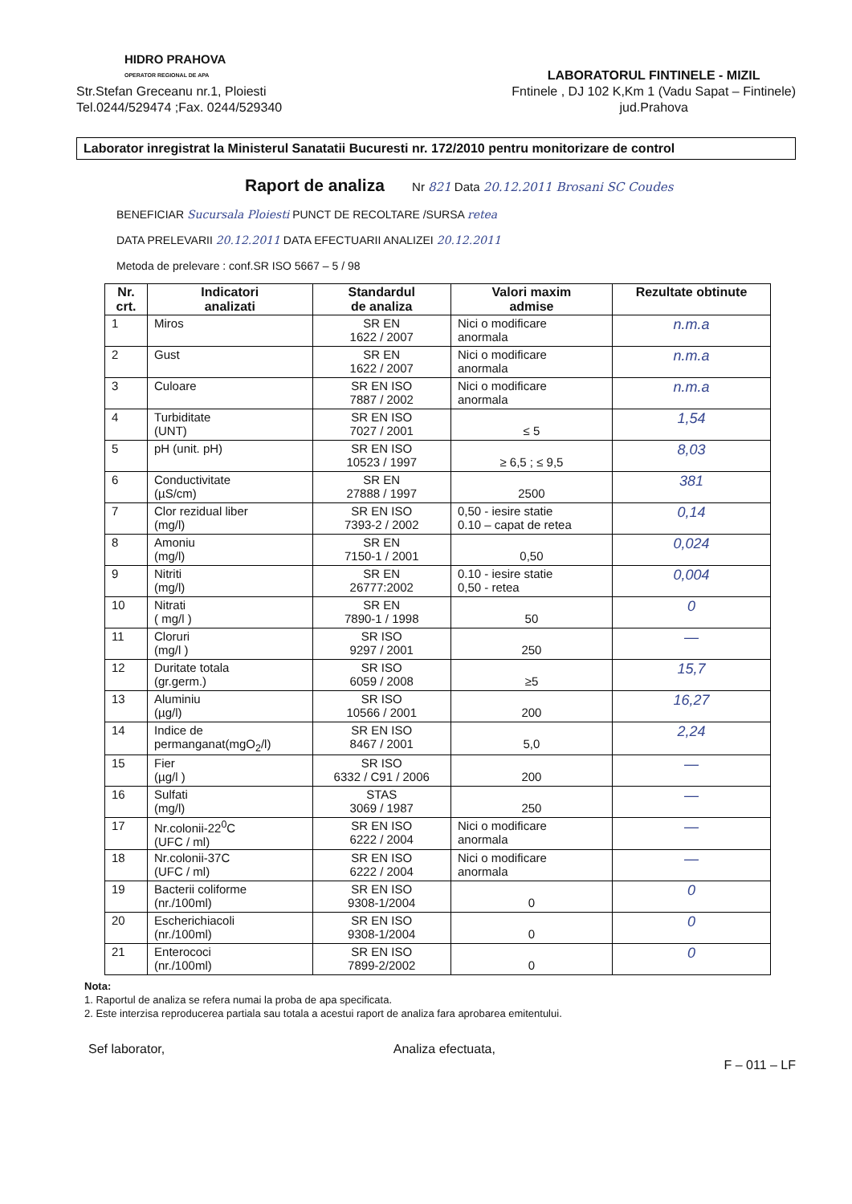HIDRO PRAHOVA
OPERATOR REGIONAL DE APA
Str.Stefan Greceanu nr.1, Ploiesti
Tel.0244/529474 ;Fax. 0244/529340
LABORATORUL FINTINELE - MIZIL
Fntinele , DJ 102 K,Km 1 (Vadu Sapat – Fintinele)
jud.Prahova
Laborator inregistrat la Ministerul Sanatatii Bucuresti nr. 172/2010 pentru monitorizare de control
Raport de analiza
Nr 821 Data 20.12.2011 Brosani SC Coudes
BENEFICIAR Sucursala Ploiesti PUNCT DE RECOLTARE /SURSA retea
DATA PRELEVARII 20.12.2011 DATA EFECTUARII ANALIZEI 20.12.2011
Metoda de prelevare : conf.SR ISO 5667 – 5 / 98
| Nr. crt. | Indicatori analizati | Standardul de analiza | Valori maxim admise | Rezultate obtinute |
| --- | --- | --- | --- | --- |
| 1 | Miros | SR EN 1622 / 2007 | Nici o modificare anormala | n.m.a |
| 2 | Gust | SR EN 1622 / 2007 | Nici o modificare anormala | n.m.a |
| 3 | Culoare | SR EN ISO 7887 / 2002 | Nici o modificare anormala | n.m.a |
| 4 | Turbiditate (UNT) | SR EN ISO 7027 / 2001 | ≤ 5 | 1,54 |
| 5 | pH (unit. pH) | SR EN ISO 10523 / 1997 | ≥ 6,5 ; ≤ 9,5 | 8,03 |
| 6 | Conductivitate (µS/cm) | SR EN 27888 / 1997 | 2500 | 381 |
| 7 | Clor rezidual liber (mg/l) | SR EN ISO 7393-2 / 2002 | 0,50 - iesire statie 0.10 – capat de retea | 0,14 |
| 8 | Amoniu (mg/l) | SR EN 7150-1 / 2001 | 0,50 | 0,024 |
| 9 | Nitriti (mg/l) | SR EN 26777:2002 | 0.10 - iesire statie 0,50 - retea | 0,004 |
| 10 | Nitrati ( mg/l ) | SR EN 7890-1 / 1998 | 50 | 0 |
| 11 | Cloruri (mg/l ) | SR ISO 9297 / 2001 | 250 | — |
| 12 | Duritate totala (gr.germ.) | SR ISO 6059 / 2008 | ≥5 | 15,7 |
| 13 | Aluminiu (µg/l) | SR ISO 10566 / 2001 | 200 | 16,27 |
| 14 | Indice de permanganat(mgO<sub>2</sub>/l) | SR EN ISO 8467 / 2001 | 5,0 | 2,24 |
| 15 | Fier (µg/l ) | SR ISO 6332 / C91 / 2006 | 200 | — |
| 16 | Sulfati (mg/l) | STAS 3069 / 1987 | 250 | — |
| 17 | Nr.colonii-22<sup>0</sup>C (UFC / ml) | SR EN ISO 6222 / 2004 | Nici o modificare anormala | — |
| 18 | Nr.colonii-37C (UFC / ml) | SR EN ISO 6222 / 2004 | Nici o modificare anormala | — |
| 19 | Bacterii coliforme (nr./100ml) | SR EN ISO 9308-1/2004 | 0 | 0 |
| 20 | Escherichiacoli (nr./100ml) | SR EN ISO 9308-1/2004 | 0 | 0 |
| 21 | Enterococi (nr./100ml) | SR EN ISO 7899-2/2002 | 0 | 0 |
Nota:
1. Raportul de analiza se refera numai la proba de apa specificata.
2. Este interzisa reproducerea partiala sau totala a acestui raport de analiza fara aprobarea emitentului.
Sef laborator, Analiza efectuata, F – 011 – LF